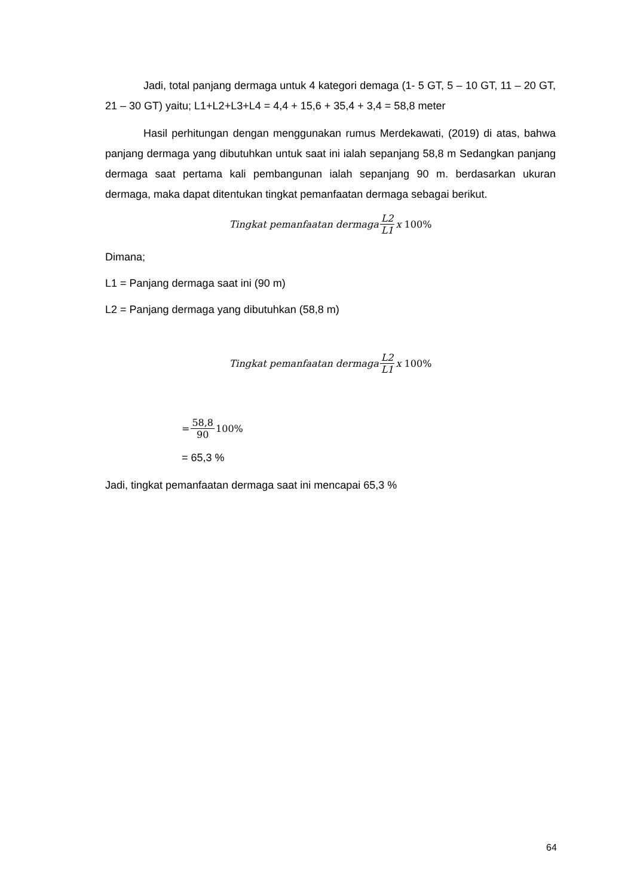Jadi, total panjang dermaga untuk 4 kategori demaga (1- 5 GT, 5 – 10 GT, 11 – 20 GT, 21 – 30 GT) yaitu; L1+L2+L3+L4 = 4,4 + 15,6 + 35,4 + 3,4 = 58,8 meter
Hasil perhitungan dengan menggunakan rumus Merdekawati, (2019) di atas, bahwa panjang dermaga yang dibutuhkan untuk saat ini ialah sepanjang 58,8 m Sedangkan panjang dermaga saat pertama kali pembangunan ialah sepanjang 90 m. berdasarkan ukuran dermaga, maka dapat ditentukan tingkat pemanfaatan dermaga sebagai berikut.
Tingkat pemanfaatan dermaga L2 L1 x 100%
Dimana;
L1 = Panjang dermaga saat ini (90 m)
L2 = Panjang dermaga yang dibutuhkan (58,8 m)
Tingkat pemanfaatan dermaga L2 L1 x 100%
= 58,8 90 100%
= 65,3 %
Jadi, tingkat pemanfaatan dermaga saat ini mencapai 65,3 %
64